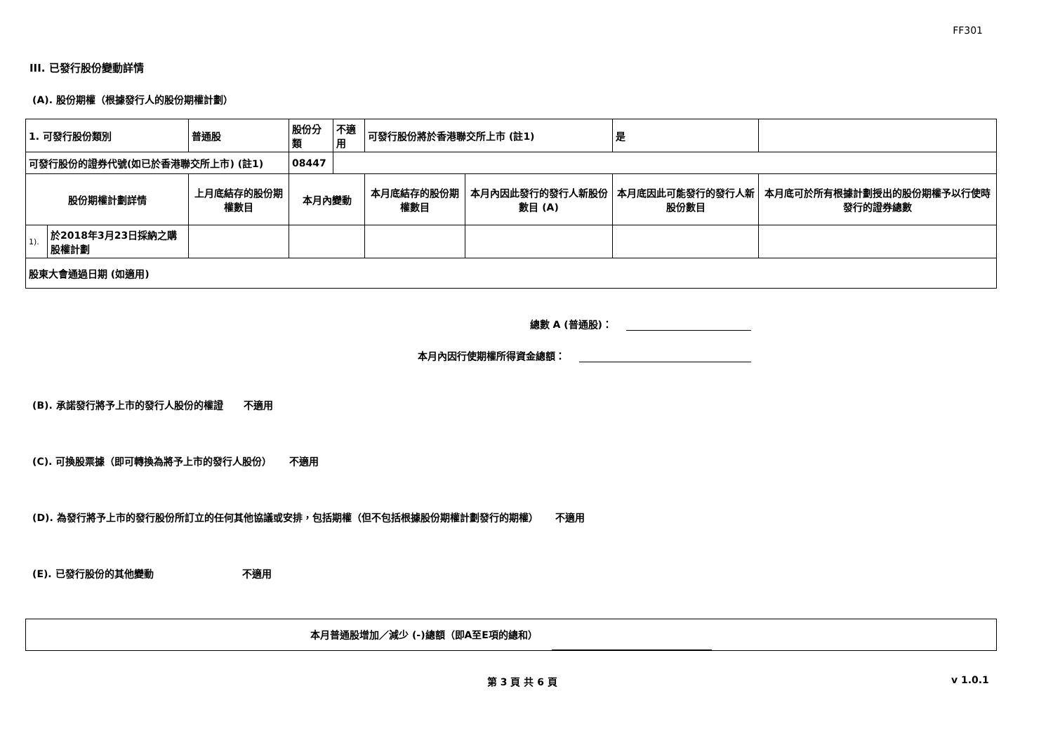FF301
III. 已發行股份變動詳情
(A). 股份期權（根據發行人的股份期權計劃）
| 1. 可發行股份類別 | | 普通股 | 股份分類 | 不適用 | 可發行股份將於香港聯交所上市 (註1) | | 是 | |
| 可發行股份的證券代號(如已於香港聯交所上市) (註1) | | | 08447 | | | | | |
| 股份期權計劃詳情 | | 上月底結存的股份期權數目 | 本月內變動 | | 本月底結存的股份期權數目 | 本月內因此發行的發行人新股份數目 (A) | 本月底因此可能發行的發行人新股份數目 | 本月底可於所有根據計劃授出的股份期權予以行使時發行的證券總數 |
| 1). | 於2018年3月23日採納之購股權計劃 | | | | | | | |
| 股東大會通過日期 (如適用) | | | | | | | | |
總數 A (普通股)：
本月內因行使期權所得資金總額：
(B). 承諾發行將予上市的發行人股份的權證 不適用
(C). 可換股票據（即可轉換為將予上市的發行人股份） 不適用
(D). 為發行將予上市的發行股份所訂立的任何其他協議或安排，包括期權（但不包括根據股份期權計劃發行的期權） 不適用
(E). 已發行股份的其他變動 不適用
本月普通股增加／減少 (-)總額（即A至E項的總和）
第 3 頁 共 6 頁 v 1.0.1